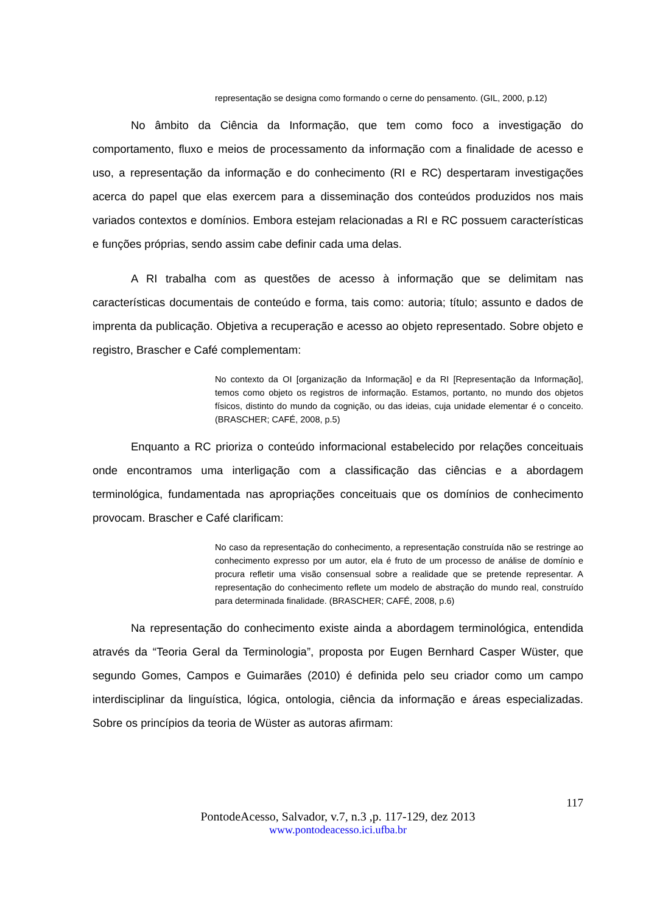representação se designa como formando o cerne do pensamento. (GIL, 2000, p.12)
No âmbito da Ciência da Informação, que tem como foco a investigação do comportamento, fluxo e meios de processamento da informação com a finalidade de acesso e uso, a representação da informação e do conhecimento (RI e RC) despertaram investigações acerca do papel que elas exercem para a disseminação dos conteúdos produzidos nos mais variados contextos e domínios. Embora estejam relacionadas a RI e RC possuem características e funções próprias, sendo assim cabe definir cada uma delas.
A RI trabalha com as questões de acesso à informação que se delimitam nas características documentais de conteúdo e forma, tais como: autoria; título; assunto e dados de imprenta da publicação. Objetiva a recuperação e acesso ao objeto representado. Sobre objeto e registro, Brascher e Café complementam:
No contexto da OI [organização da Informação] e da RI [Representação da Informação], temos como objeto os registros de informação. Estamos, portanto, no mundo dos objetos físicos, distinto do mundo da cognição, ou das ideias, cuja unidade elementar é o conceito. (BRASCHER; CAFÉ, 2008, p.5)
Enquanto a RC prioriza o conteúdo informacional estabelecido por relações conceituais onde encontramos uma interligação com a classificação das ciências e a abordagem terminológica, fundamentada nas apropriações conceituais que os domínios de conhecimento provocam. Brascher e Café clarificam:
No caso da representação do conhecimento, a representação construída não se restringe ao conhecimento expresso por um autor, ela é fruto de um processo de análise de domínio e procura refletir uma visão consensual sobre a realidade que se pretende representar. A representação do conhecimento reflete um modelo de abstração do mundo real, construído para determinada finalidade. (BRASCHER; CAFÉ, 2008, p.6)
Na representação do conhecimento existe ainda a abordagem terminológica, entendida através da “Teoria Geral da Terminologia”, proposta por Eugen Bernhard Casper Wüster, que segundo Gomes, Campos e Guimarães (2010) é definida pelo seu criador como um campo interdisciplinar da linguística, lógica, ontologia, ciência da informação e áreas especializadas. Sobre os princípios da teoria de Wüster as autoras afirmam:
117
PontodeAcesso, Salvador, v.7, n.3 ,p. 117-129, dez 2013
www.pontodeacesso.ici.ufba.br